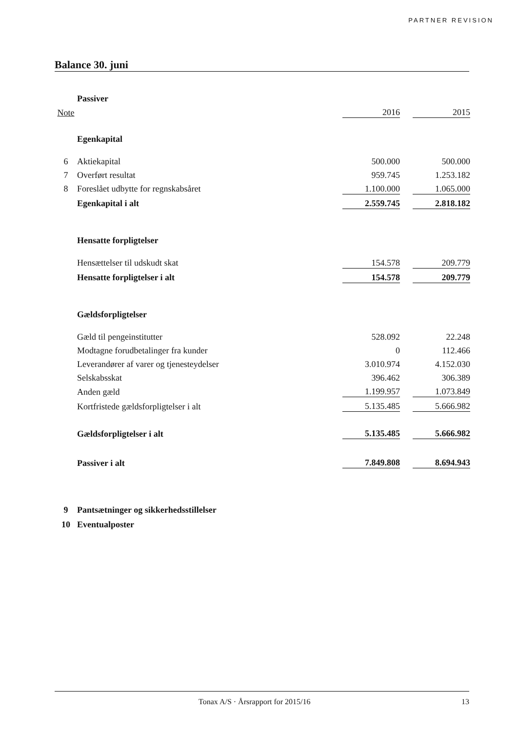PARTNER REVISION
Balance 30. juni
| | Passiver | | | |
| Note | | 2016 | | 2015 |
| | Egenkapital | | | |
| 6 | Aktiekapital | 500.000 | | 500.000 |
| 7 | Overført resultat | 959.745 | | 1.253.182 |
| 8 | Foreslået udbytte for regnskabsåret | 1.100.000 | | 1.065.000 |
| | Egenkapital i alt | 2.559.745 | | 2.818.182 |
| | Hensatte forpligtelser | | | |
| | Hensættelser til udskudt skat | 154.578 | | 209.779 |
| | Hensatte forpligtelser i alt | 154.578 | | 209.779 |
| | Gældsforpligtelser | | | |
| | Gæld til pengeinstitutter | 528.092 | | 22.248 |
| | Modtagne forudbetalinger fra kunder | 0 | | 112.466 |
| | Leverandører af varer og tjenesteydelser | 3.010.974 | | 4.152.030 |
| | Selskabsskat | 396.462 | | 306.389 |
| | Anden gæld | 1.199.957 | | 1.073.849 |
| | Kortfristede gældsforpligtelser i alt | 5.135.485 | | 5.666.982 |
| | Gældsforpligtelser i alt | 5.135.485 | | 5.666.982 |
| | Passiver i alt | 7.849.808 | | 8.694.943 |
| 9 | Pantsætninger og sikkerhedsstillelser | | | |
| 10 | Eventualposter | | | |
Tonax A/S · Årsrapport for 2015/16 13